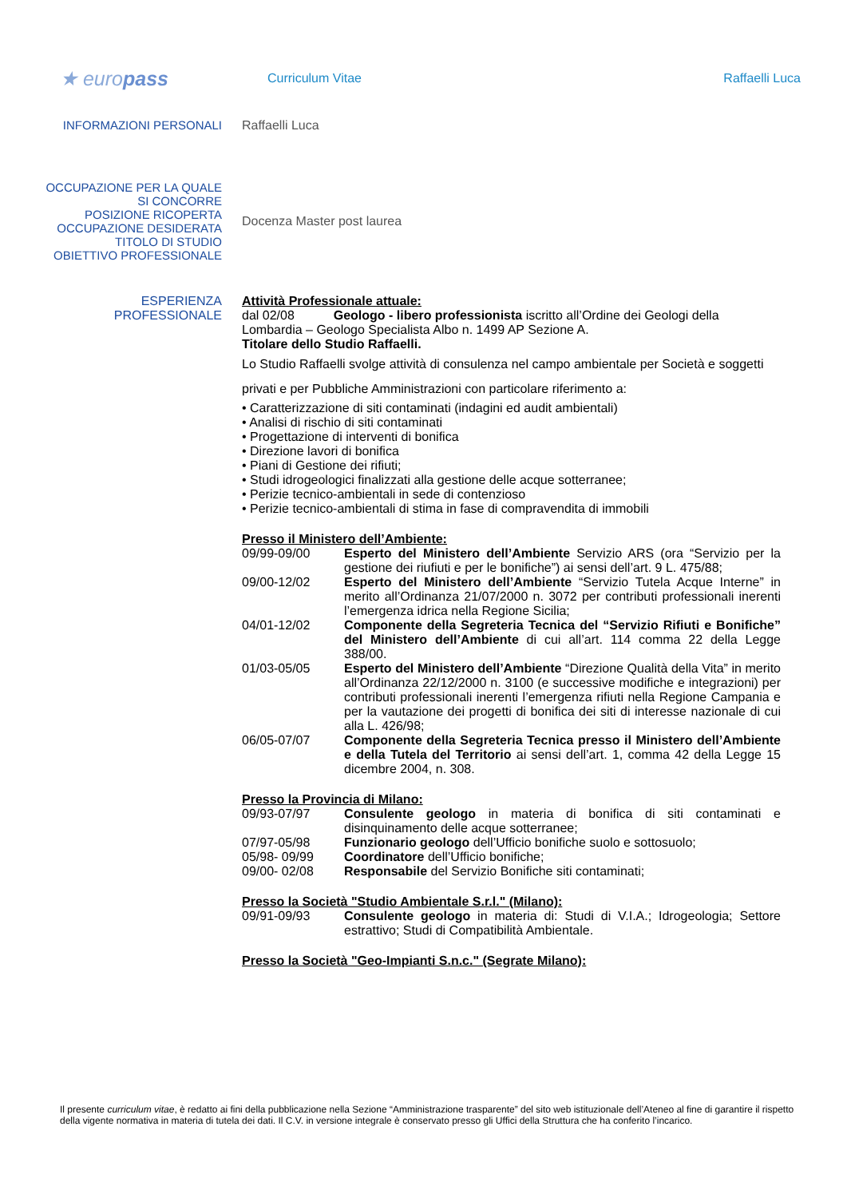★ europass
Curriculum Vitae Raffaelli Luca
INFORMAZIONI PERSONALI Raffaelli Luca
OCCUPAZIONE PER LA QUALE
SI CONCORRE
POSIZIONE RICOPERTA
OCCUPAZIONE DESIDERATA
TITOLO DI STUDIO
OBIETTIVO PROFESSIONALE
Docenza Master post laurea
ESPERIENZA
PROFESSIONALE
Attività Professionale attuale:
dal 02/08 Geologo - libero professionista iscritto all’Ordine dei Geologi della Lombardia – Geologo Specialista Albo n. 1499 AP Sezione A.
Titolare dello Studio Raffaelli.
Lo Studio Raffaelli svolge attività di consulenza nel campo ambientale per Società e soggetti privati e per Pubbliche Amministrazioni con particolare riferimento a:
• Caratterizzazione di siti contaminati (indagini ed audit ambientali)
• Analisi di rischio di siti contaminati
• Progettazione di interventi di bonifica
• Direzione lavori di bonifica
• Piani di Gestione dei rifiuti;
• Studi idrogeologici finalizzati alla gestione delle acque sotterranee;
• Perizie tecnico-ambientali in sede di contenzioso
• Perizie tecnico-ambientali di stima in fase di compravendita di immobili
Presso il Ministero dell’Ambiente:
09/99-09/00 Esperto del Ministero dell’Ambiente Servizio ARS (ora “Servizio per la gestione dei riufiuti e per le bonifiche”) ai sensi dell’art. 9 L. 475/88;
09/00-12/02 Esperto del Ministero dell’Ambiente “Servizio Tutela Acque Interne” in merito all’Ordinanza 21/07/2000 n. 3072 per contributi professionali inerenti l’emergenza idrica nella Regione Sicilia;
04/01-12/02 Componente della Segreteria Tecnica del “Servizio Rifiuti e Bonifiche” del Ministero dell’Ambiente di cui all’art. 114 comma 22 della Legge 388/00.
01/03-05/05 Esperto del Ministero dell’Ambiente “Direzione Qualità della Vita” in merito all’Ordinanza 22/12/2000 n. 3100 (e successive modifiche e integrazioni) per contributi professionali inerenti l’emergenza rifiuti nella Regione Campania e per la vautazione dei progetti di bonifica dei siti di interesse nazionale di cui alla L. 426/98;
06/05-07/07 Componente della Segreteria Tecnica presso il Ministero dell’Ambiente e della Tutela del Territorio ai sensi dell’art. 1, comma 42 della Legge 15 dicembre 2004, n. 308.
Presso la Provincia di Milano:
09/93-07/97 Consulente geologo in materia di bonifica di siti contaminati e disinquinamento delle acque sotterranee;
07/97-05/98 Funzionario geologo dell’Ufficio bonifiche suolo e sottosuolo;
05/98- 09/99 Coordinatore dell’Ufficio bonifiche;
09/00- 02/08 Responsabile del Servizio Bonifiche siti contaminati;
Presso la Società "Studio Ambientale S.r.l." (Milano):
09/91-09/93 Consulente geologo in materia di: Studi di V.I.A.; Idrogeologia; Settore estrattivo; Studi di Compatibilità Ambientale.
Presso la Società "Geo-Impianti S.n.c." (Segrate Milano):
Il presente curriculum vitae, è redatto ai fini della pubblicazione nella Sezione “Amministrazione trasparente” del sito web istituzionale dell’Ateneo al fine di garantire il rispetto della vigente normativa in materia di tutela dei dati. Il C.V. in versione integrale è conservato presso gli Uffici della Struttura che ha conferito l’incarico.